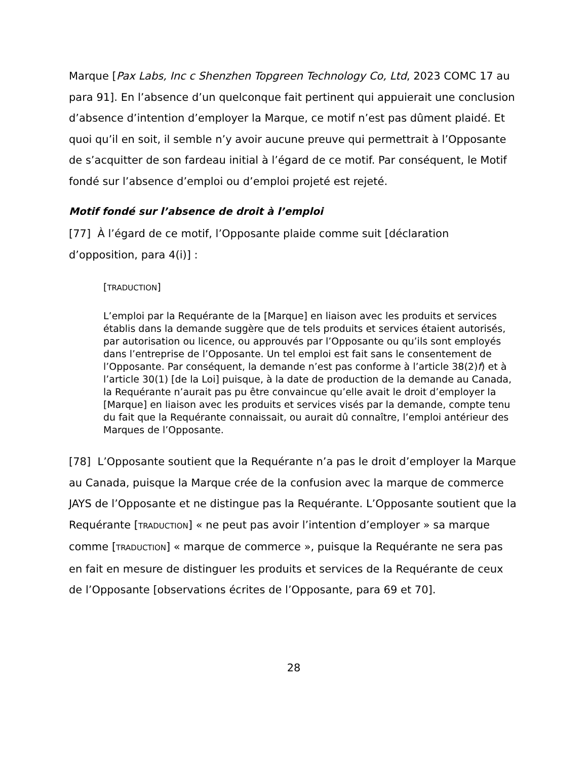Marque [Pax Labs, Inc c Shenzhen Topgreen Technology Co, Ltd, 2023 COMC 17 au para 91]. En l’absence d’un quelconque fait pertinent qui appuierait une conclusion d’absence d’intention d’employer la Marque, ce motif n’est pas dûment plaidé. Et quoi qu’il en soit, il semble n’y avoir aucune preuve qui permettrait à l’Opposante de s’acquitter de son fardeau initial à l’égard de ce motif. Par conséquent, le Motif fondé sur l’absence d’emploi ou d’emploi projeté est rejeté.
Motif fondé sur l’absence de droit à l’emploi
[77] À l’égard de ce motif, l’Opposante plaide comme suit [déclaration d’opposition, para 4(i)] :
[TRADUCTION]
L’emploi par la Requérante de la [Marque] en liaison avec les produits et services établis dans la demande suggère que de tels produits et services étaient autorisés, par autorisation ou licence, ou approuvés par l’Opposante ou qu’ils sont employés dans l’entreprise de l’Opposante. Un tel emploi est fait sans le consentement de l’Opposante. Par conséquent, la demande n’est pas conforme à l’article 38(2)f) et à l’article 30(1) [de la Loi] puisque, à la date de production de la demande au Canada, la Requérante n’aurait pas pu être convaincue qu’elle avait le droit d’employer la [Marque] en liaison avec les produits et services visés par la demande, compte tenu du fait que la Requérante connaissait, ou aurait dû connaître, l’emploi antérieur des Marques de l’Opposante.
[78] L’Opposante soutient que la Requérante n’a pas le droit d’employer la Marque au Canada, puisque la Marque crée de la confusion avec la marque de commerce JAYS de l’Opposante et ne distingue pas la Requérante. L’Opposante soutient que la Requérante [TRADUCTION] « ne peut pas avoir l’intention d’employer » sa marque comme [TRADUCTION] « marque de commerce », puisque la Requérante ne sera pas en fait en mesure de distinguer les produits et services de la Requérante de ceux de l’Opposante [observations écrites de l’Opposante, para 69 et 70].
28